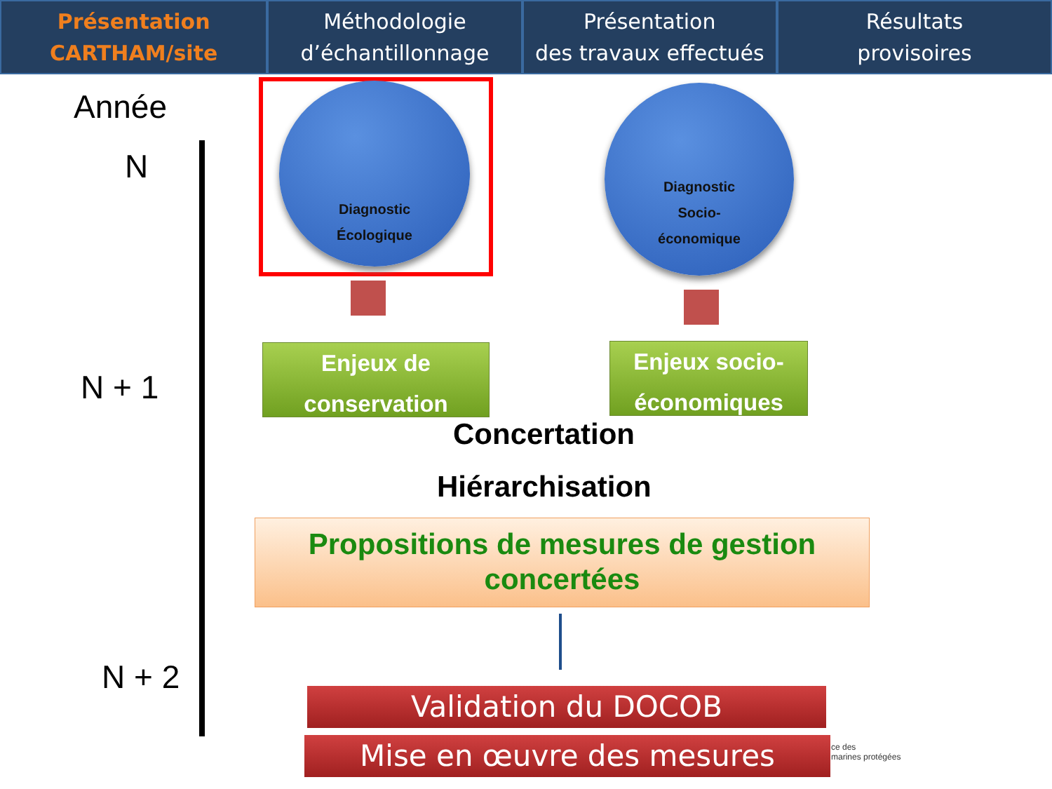Présentation
CARTHAM/site
Méthodologie
d’échantillonnage
Présentation
des travaux effectués
Résultats
provisoires
Année
N
N + 1
N + 2
Diagnostic
Écologique
Diagnostic
Socio-
économique
Enjeux de
conservation
Enjeux socio-
économiques
Concertation
Hiérarchisation
Propositions de mesures de gestion
concertées
Validation du DOCOB
Mise en œuvre des mesures
ce des
marines protégées